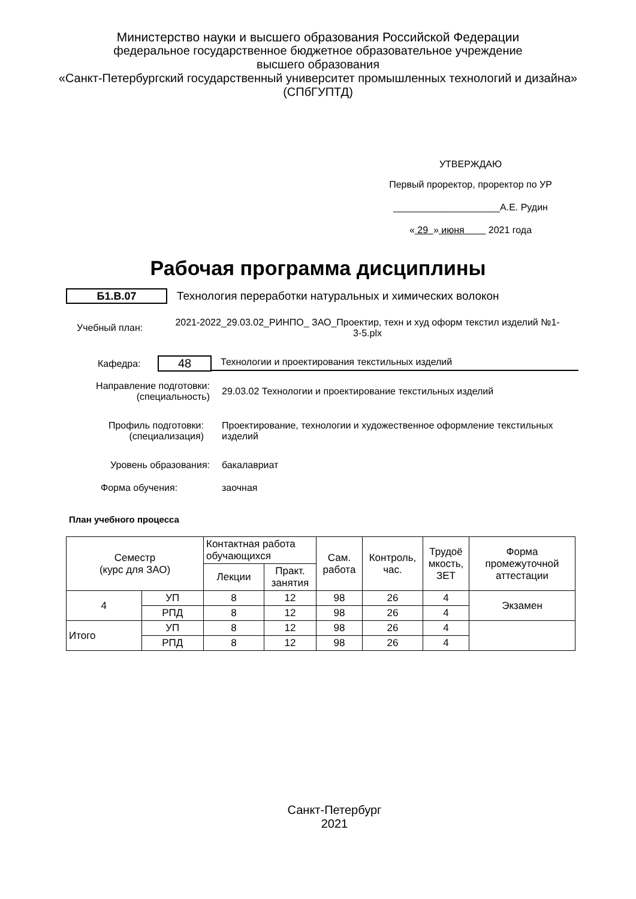Министерство науки и высшего образования Российской Федерации
федеральное государственное бюджетное образовательное учреждение
высшего образования
«Санкт-Петербургский государственный университет промышленных технологий и дизайна»
(СПбГУПТД)
УТВЕРЖДАЮ
Первый проректор, проректор по УР
____________________А.Е. Рудин
« 29 » июня 2021 года
Рабочая программа дисциплины
Б1.В.07
Технология переработки натуральных и химических волокон
Учебный план:
2021-2022_29.03.02_РИНПО_ ЗАО_Проектир, техн и худ оформ текстил изделий №1-3-5.plx
Кафедра:
48
Технологии и проектирования текстильных изделий
Направление подготовки:
(специальность)
29.03.02 Технологии и проектирование текстильных изделий
Профиль подготовки:
(специализация)
Проектирование, технологии и художественное оформление текстильных изделий
Уровень образования: бакалавриат
Форма обучения: заочная
План учебного процесса
| Семестр (курс для ЗАО) | | Контактная работа обучающихся | | Сам. работа | Контроль, час. | Трудоё мкость, ЗЕТ | Форма промежуточной аттестации |
| --- | --- | --- | --- | --- | --- | --- | --- |
| | | Лекции | Практ. занятия | | | | |
| 4 | УП | 8 | 12 | 98 | 26 | 4 | Экзамен |
| | РПД | 8 | 12 | 98 | 26 | 4 | |
| Итого | УП | 8 | 12 | 98 | 26 | 4 | |
| | РПД | 8 | 12 | 98 | 26 | 4 | |
Санкт-Петербург
2021